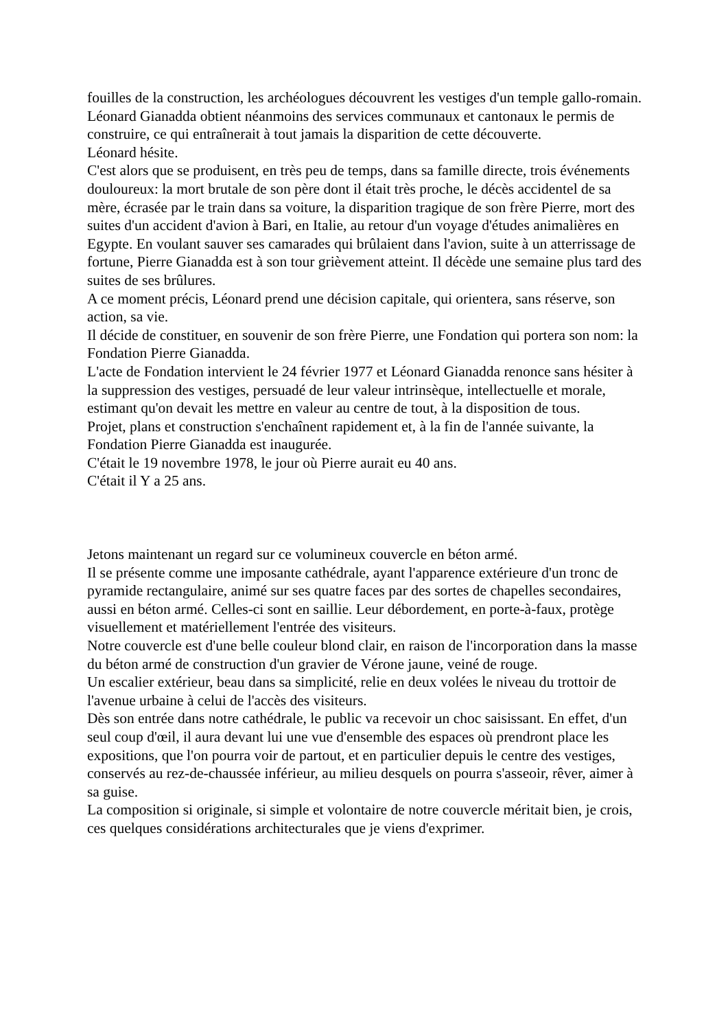fouilles de la construction, les archéologues découvrent les vestiges d'un temple gallo-romain. Léonard Gianadda obtient néanmoins des services communaux et cantonaux le permis de construire, ce qui entraînerait à tout jamais la disparition de cette découverte.
Léonard hésite.
C'est alors que se produisent, en très peu de temps, dans sa famille directe, trois événements douloureux: la mort brutale de son père dont il était très proche, le décès accidentel de sa mère, écrasée par le train dans sa voiture, la disparition tragique de son frère Pierre, mort des suites d'un accident d'avion à Bari, en Italie, au retour d'un voyage d'études animalières en Egypte. En voulant sauver ses camarades qui brûlaient dans l'avion, suite à un atterrissage de fortune, Pierre Gianadda est à son tour grièvement atteint. Il décède une semaine plus tard des suites de ses brûlures.
A ce moment précis, Léonard prend une décision capitale, qui orientera, sans réserve, son action, sa vie.
Il décide de constituer, en souvenir de son frère Pierre, une Fondation qui portera son nom: la Fondation Pierre Gianadda.
L'acte de Fondation intervient le 24 février 1977 et Léonard Gianadda renonce sans hésiter à la suppression des vestiges, persuadé de leur valeur intrinsèque, intellectuelle et morale, estimant qu'on devait les mettre en valeur au centre de tout, à la disposition de tous.
Projet, plans et construction s'enchaînent rapidement et, à la fin de l'année suivante, la Fondation Pierre Gianadda est inaugurée.
C'était le 19 novembre 1978, le jour où Pierre aurait eu 40 ans.
C'était il Y a 25 ans.
Jetons maintenant un regard sur ce volumineux couvercle en béton armé.
Il se présente comme une imposante cathédrale, ayant l'apparence extérieure d'un tronc de pyramide rectangulaire, animé sur ses quatre faces par des sortes de chapelles secondaires, aussi en béton armé. Celles-ci sont en saillie. Leur débordement, en porte-à-faux, protège visuellement et matériellement l'entrée des visiteurs.
Notre couvercle est d'une belle couleur blond clair, en raison de l'incorporation dans la masse du béton armé de construction d'un gravier de Vérone jaune, veiné de rouge.
Un escalier extérieur, beau dans sa simplicité, relie en deux volées le niveau du trottoir de l'avenue urbaine à celui de l'accès des visiteurs.
Dès son entrée dans notre cathédrale, le public va recevoir un choc saisissant. En effet, d'un seul coup d'œil, il aura devant lui une vue d'ensemble des espaces où prendront place les expositions, que l'on pourra voir de partout, et en particulier depuis le centre des vestiges, conservés au rez-de-chaussée inférieur, au milieu desquels on pourra s'asseoir, rêver, aimer à sa guise.
La composition si originale, si simple et volontaire de notre couvercle méritait bien, je crois, ces quelques considérations architecturales que je viens d'exprimer.